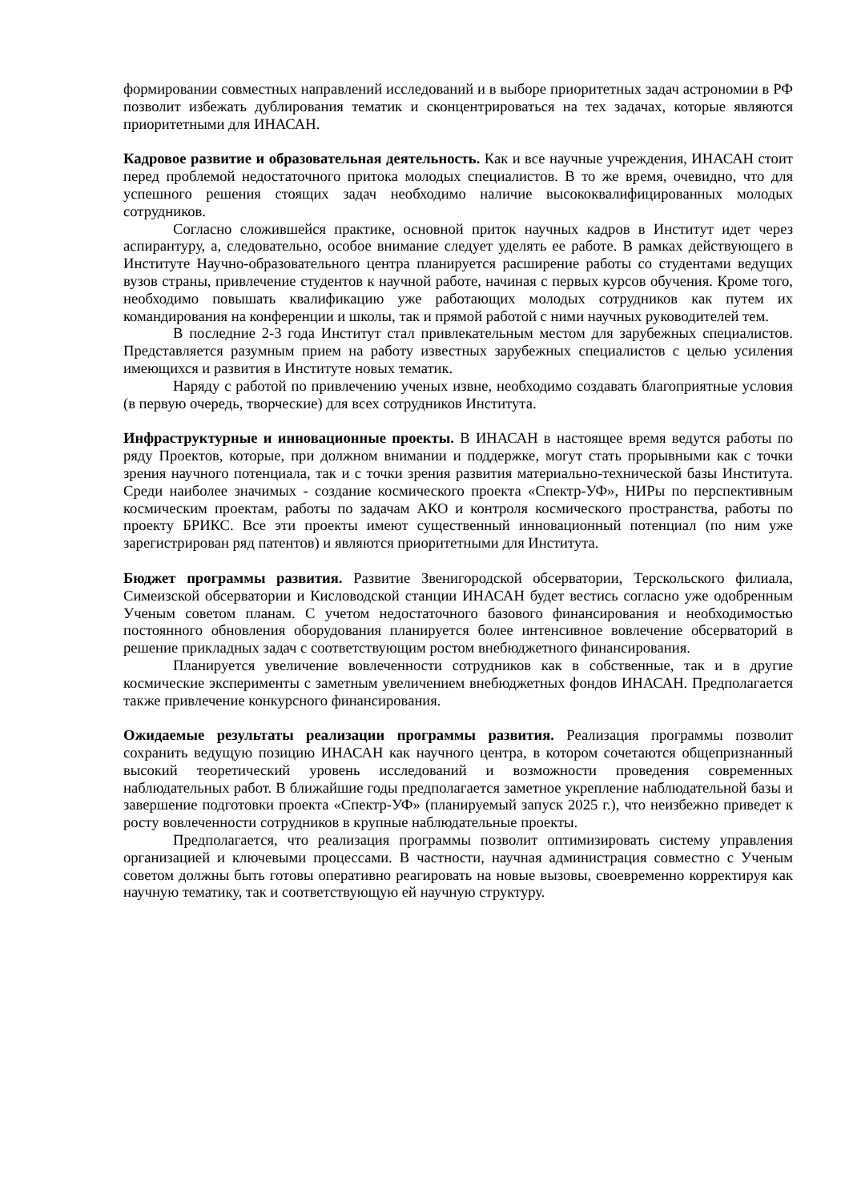формировании совместных направлений исследований и в выборе приоритетных задач астрономии в РФ позволит избежать дублирования тематик и сконцентрироваться на тех задачах, которые являются приоритетными для ИНАСАН.
Кадровое развитие и образовательная деятельность. Как и все научные учреждения, ИНАСАН стоит перед проблемой недостаточного притока молодых специалистов. В то же время, очевидно, что для успешного решения стоящих задач необходимо наличие высококвалифицированных молодых сотрудников.
Согласно сложившейся практике, основной приток научных кадров в Институт идет через аспирантуру, а, следовательно, особое внимание следует уделять ее работе. В рамках действующего в Институте Научно-образовательного центра планируется расширение работы со студентами ведущих вузов страны, привлечение студентов к научной работе, начиная с первых курсов обучения. Кроме того, необходимо повышать квалификацию уже работающих молодых сотрудников как путем их командирования на конференции и школы, так и прямой работой с ними научных руководителей тем.
В последние 2-3 года Институт стал привлекательным местом для зарубежных специалистов. Представляется разумным прием на работу известных зарубежных специалистов с целью усиления имеющихся и развития в Институте новых тематик.
Наряду с работой по привлечению ученых извне, необходимо создавать благоприятные условия (в первую очередь, творческие) для всех сотрудников Института.
Инфраструктурные и инновационные проекты. В ИНАСАН в настоящее время ведутся работы по ряду Проектов, которые, при должном внимании и поддержке, могут стать прорывными как с точки зрения научного потенциала, так и с точки зрения развития материально-технической базы Института. Среди наиболее значимых - создание космического проекта «Спектр-УФ», НИРы по перспективным космическим проектам, работы по задачам АКО и контроля космического пространства, работы по проекту БРИКС. Все эти проекты имеют существенный инновационный потенциал (по ним уже зарегистрирован ряд патентов) и являются приоритетными для Института.
Бюджет программы развития. Развитие Звенигородской обсерватории, Терскольского филиала, Симеизской обсерватории и Кисловодской станции ИНАСАН будет вестись согласно уже одобренным Ученым советом планам. С учетом недостаточного базового финансирования и необходимостью постоянного обновления оборудования планируется более интенсивное вовлечение обсерваторий в решение прикладных задач с соответствующим ростом внебюджетного финансирования.
Планируется увеличение вовлеченности сотрудников как в собственные, так и в другие космические эксперименты с заметным увеличением внебюджетных фондов ИНАСАН. Предполагается также привлечение конкурсного финансирования.
Ожидаемые результаты реализации программы развития. Реализация программы позволит сохранить ведущую позицию ИНАСАН как научного центра, в котором сочетаются общепризнанный высокий теоретический уровень исследований и возможности проведения современных наблюдательных работ. В ближайшие годы предполагается заметное укрепление наблюдательной базы и завершение подготовки проекта «Спектр-УФ» (планируемый запуск 2025 г.), что неизбежно приведет к росту вовлеченности сотрудников в крупные наблюдательные проекты.
Предполагается, что реализация программы позволит оптимизировать систему управления организацией и ключевыми процессами. В частности, научная администрация совместно с Ученым советом должны быть готовы оперативно реагировать на новые вызовы, своевременно корректируя как научную тематику, так и соответствующую ей научную структуру.